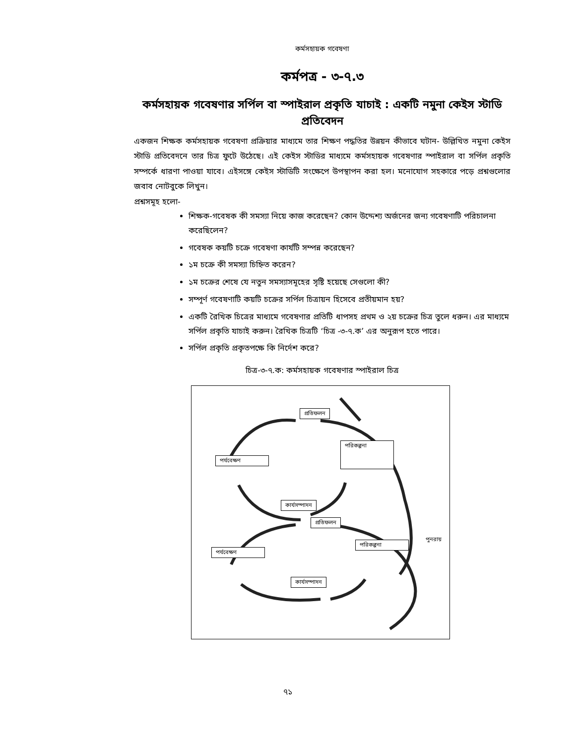কর্মসহায়ক গবেষণা
কর্মপত্র - ৩-৭.৩
কর্মসহায়ক গবেষণার সর্পিল বা স্পাইরাল প্রকৃতি যাচাই : একটি নমুনা কেইস স্টাডি প্রতিবেদন
একজন শিক্ষক কর্মসহায়ক গবেষণা প্রক্রিয়ার মাধ্যমে তার শিক্ষণ পদ্ধতির উন্নয়ন কীভাবে ঘটান- উল্লিখিত নমুনা কেইস স্টাডি প্রতিবেদনে তার চিত্র ফুটে উঠেছে। এই কেইস স্টাডির মাধ্যমে কর্মসহায়ক গবেষণার স্পাইরাল বা সর্পিল প্রকৃতি সম্পর্কে ধারণা পাওয়া যাবে। এইসঙ্গে কেইস স্টাডিটি সংক্ষেপে উপস্থাপন করা হল। মনোযোগ সহকারে পড়ে প্রশ্নগুলোর জবাব নোটবুকে লিখুন।
প্রশ্নসমূহ হলো-
শিক্ষক-গবেষক কী সমস্যা নিয়ে কাজ করেছেন? কোন উদ্দেশ্য অর্জনের জন্য গবেষণাটি পরিচালনা করেছিলেন?
গবেষক কয়টি চক্রে গবেষণা কার্যটি সম্পন্ন করেছেন?
১ম চক্রে কী সমস্যা চিহ্নিত করেন?
১ম চক্রের শেষে যে নতুন সমস্যাসমূহের সৃষ্টি হয়েছে সেগুলো কী?
সম্পূর্ণ গবেষণাটি কয়টি চক্রের সর্পিল চিত্রায়ন হিসেবে প্রতীয়মান হয়?
একটি রৈখিক চিত্রের মাধ্যমে গবেষণার প্রতিটি ধাপসহ প্রথম ও ২য় চক্রের চিত্র তুলে ধরুন। এর মাধ্যমে সর্পিল প্রকৃতি যাচাই করুন। রৈখিক চিত্রটি ‘চিত্র -৩-৭.ক’ এর অনুরূপ হতে পারে।
সর্পিল প্রকৃতি প্রকৃতপক্ষে কি নির্দেশ করে?
চিত্র-৩-৭.ক: কর্মসহায়ক গবেষণার স্পাইরাল চিত্র
প্রতিফলন
পরিকল্পনা
পর্যবেক্ষণ
কার্যসম্পাদন
প্রতিফলন
পরিকল্পনা
পুনরায়
পর্যবেক্ষণ
কার্যসম্পাদন
৭১